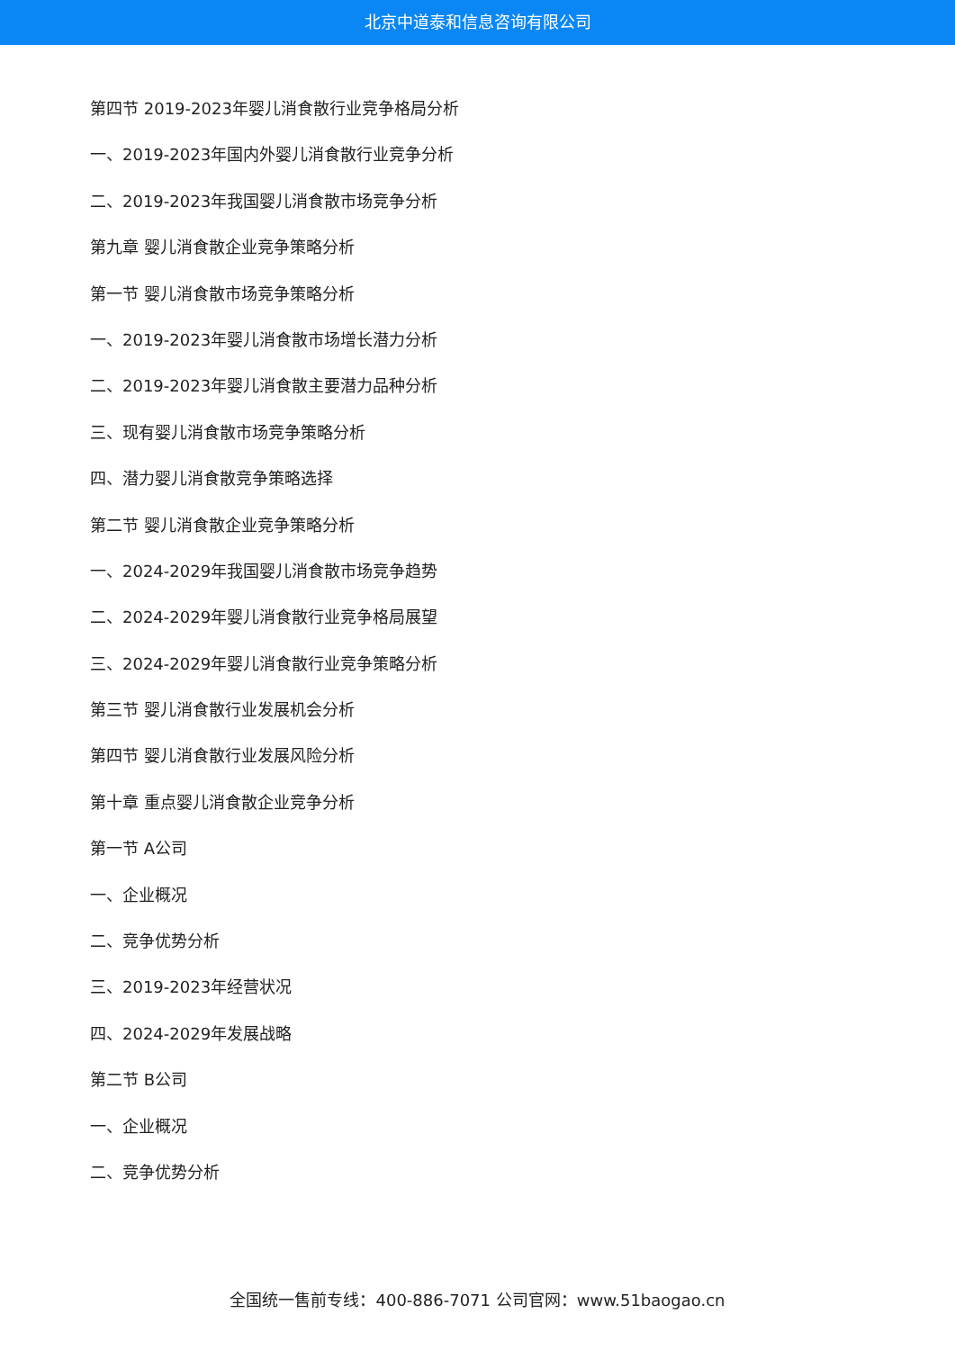北京中道泰和信息咨询有限公司
第四节 2019-2023年婴儿消食散行业竞争格局分析
一、2019-2023年国内外婴儿消食散行业竞争分析
二、2019-2023年我国婴儿消食散市场竞争分析
第九章 婴儿消食散企业竞争策略分析
第一节 婴儿消食散市场竞争策略分析
一、2019-2023年婴儿消食散市场增长潜力分析
二、2019-2023年婴儿消食散主要潜力品种分析
三、现有婴儿消食散市场竞争策略分析
四、潜力婴儿消食散竞争策略选择
第二节 婴儿消食散企业竞争策略分析
一、2024-2029年我国婴儿消食散市场竞争趋势
二、2024-2029年婴儿消食散行业竞争格局展望
三、2024-2029年婴儿消食散行业竞争策略分析
第三节 婴儿消食散行业发展机会分析
第四节 婴儿消食散行业发展风险分析
第十章 重点婴儿消食散企业竞争分析
第一节 A公司
一、企业概况
二、竞争优势分析
三、2019-2023年经营状况
四、2024-2029年发展战略
第二节 B公司
一、企业概况
二、竞争优势分析
全国统一售前专线：400-886-7071 公司官网：www.51baogao.cn